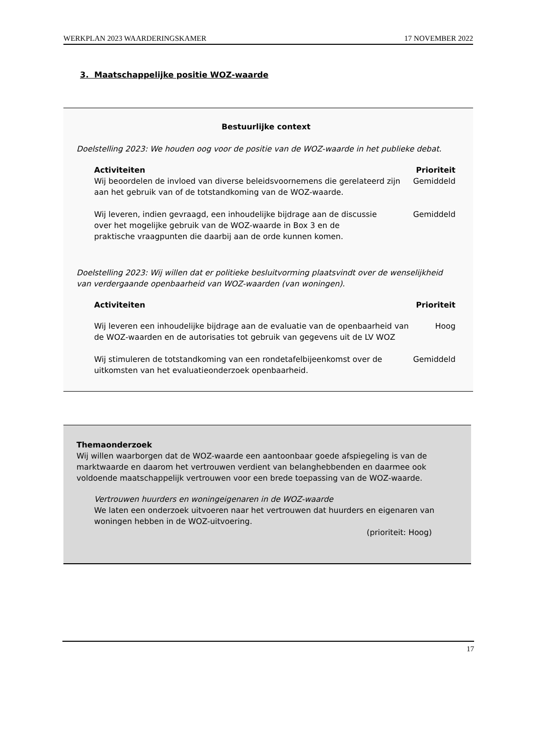WERKPLAN 2023 WAARDERINGSKAMER 17 NOVEMBER 2022
3. Maatschappelijke positie WOZ-waarde
Bestuurlijke context
Doelstelling 2023: We houden oog voor de positie van de WOZ-waarde in het publieke debat.
| Activiteiten | Prioriteit |
| --- | --- |
| Wij beoordelen de invloed van diverse beleidsvoornemens die gerelateerd zijn aan het gebruik van of de totstandkoming van de WOZ-waarde. | Gemiddeld |
| Wij leveren, indien gevraagd, een inhoudelijke bijdrage aan de discussie over het mogelijke gebruik van de WOZ-waarde in Box 3 en de praktische vraagpunten die daarbij aan de orde kunnen komen. | Gemiddeld |
Doelstelling 2023: Wij willen dat er politieke besluitvorming plaatsvindt over de wenselijkheid van verdergaande openbaarheid van WOZ-waarden (van woningen).
| Activiteiten | Prioriteit |
| --- | --- |
| Wij leveren een inhoudelijke bijdrage aan de evaluatie van de openbaarheid van de WOZ-waarden en de autorisaties tot gebruik van gegevens uit de LV WOZ | Hoog |
| Wij stimuleren de totstandkoming van een rondetafelbijeenkomst over de uitkomsten van het evaluatieonderzoek openbaarheid. | Gemiddeld |
Themaonderzoek
Wij willen waarborgen dat de WOZ-waarde een aantoonbaar goede afspiegeling is van de marktwaarde en daarom het vertrouwen verdient van belanghebbenden en daarmee ook voldoende maatschappelijk vertrouwen voor een brede toepassing van de WOZ-waarde.
Vertrouwen huurders en woningeigenaren in de WOZ-waarde
We laten een onderzoek uitvoeren naar het vertrouwen dat huurders en eigenaren van woningen hebben in de WOZ-uitvoering.
(prioriteit: Hoog)
17